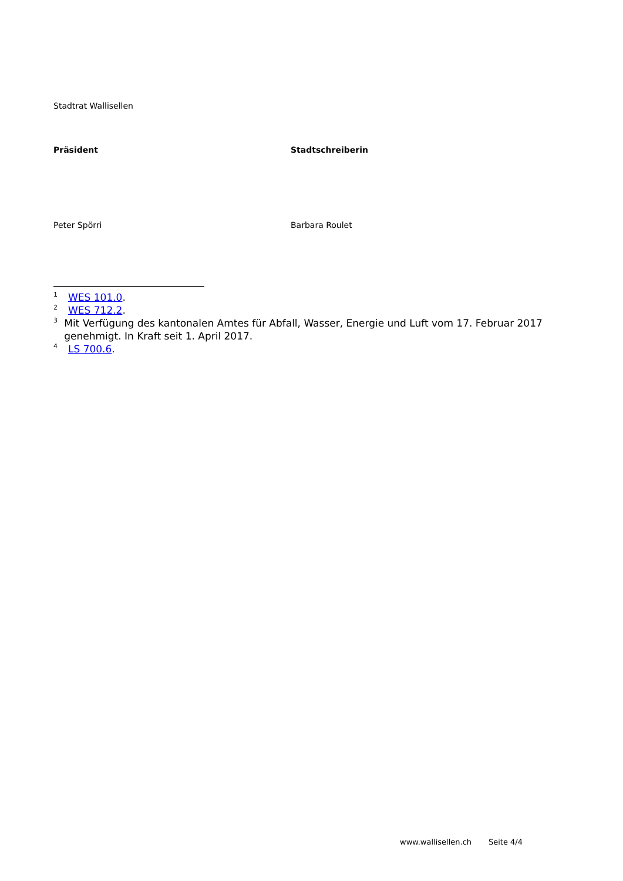Stadtrat Wallisellen
Präsident Stadtschreiberin
Peter Spörri Barbara Roulet
<sup>1</sup> WES 101.0.
<sup>2</sup> WES 712.2.
<sup>3</sup> Mit Verfügung des kantonalen Amtes für Abfall, Wasser, Energie und Luft vom 17. Februar 2017 genehmigt. In Kraft seit 1. April 2017.
<sup>4</sup> LS 700.6.
www.wallisellen.ch Seite 4/4